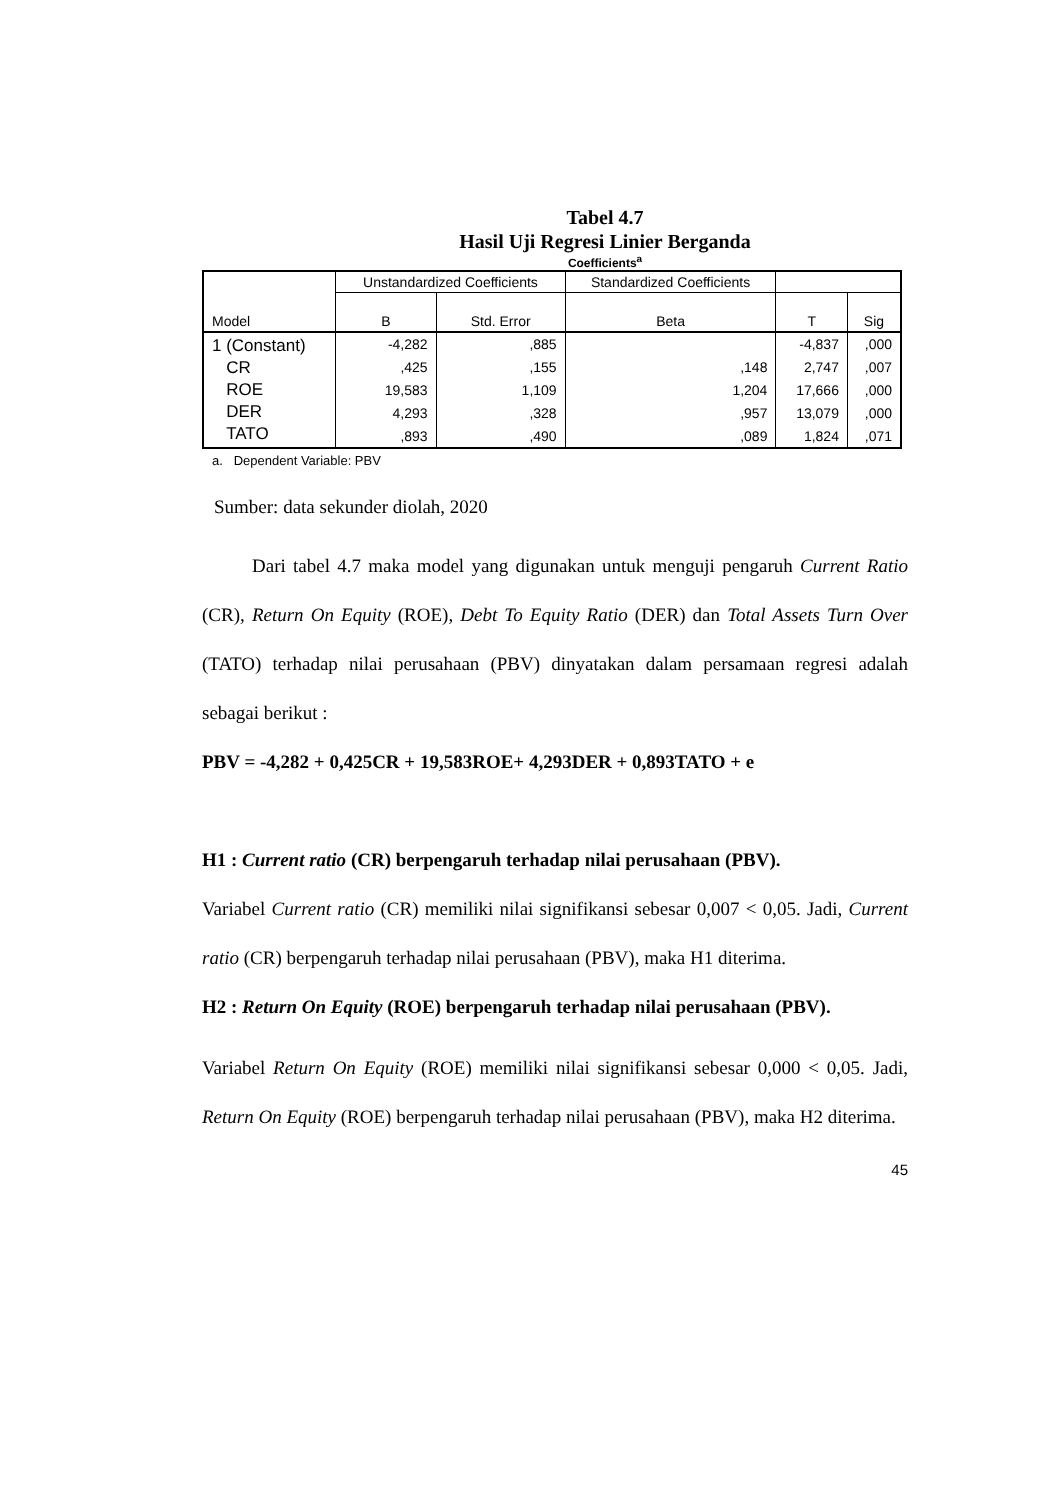Tabel 4.7
Hasil Uji Regresi Linier Berganda
Coefficients<sup>a</sup>
| Model | Unstandardized Coefficients | | Standardized Coefficients | | |
| --- | --- | --- | --- | --- | --- |
| | B | Std. Error | Beta | T | Sig |
| 1 (Constant) CR ROE DER TATO | -4,282 | ,885 | | -4,837 | ,000 |
| | ,425 | ,155 | ,148 | 2,747 | ,007 |
| | 19,583 | 1,109 | 1,204 | 17,666 | ,000 |
| | 4,293 | ,328 | ,957 | 13,079 | ,000 |
| | ,893 | ,490 | ,089 | 1,824 | ,071 |
a. Dependent Variable: PBV
Sumber: data sekunder diolah, 2020
Dari tabel 4.7 maka model yang digunakan untuk menguji pengaruh Current Ratio (CR), Return On Equity (ROE), Debt To Equity Ratio (DER) dan Total Assets Turn Over (TATO) terhadap nilai perusahaan (PBV) dinyatakan dalam persamaan regresi adalah sebagai berikut :
PBV = -4,282 + 0,425CR + 19,583ROE+ 4,293DER + 0,893TATO + e
H1 : Current ratio (CR) berpengaruh terhadap nilai perusahaan (PBV).
Variabel Current ratio (CR) memiliki nilai signifikansi sebesar 0,007 < 0,05. Jadi, Current ratio (CR) berpengaruh terhadap nilai perusahaan (PBV), maka H1 diterima.
H2 : Return On Equity (ROE) berpengaruh terhadap nilai perusahaan (PBV).
Variabel Return On Equity (ROE) memiliki nilai signifikansi sebesar 0,000 < 0,05. Jadi, Return On Equity (ROE) berpengaruh terhadap nilai perusahaan (PBV), maka H2 diterima.
45